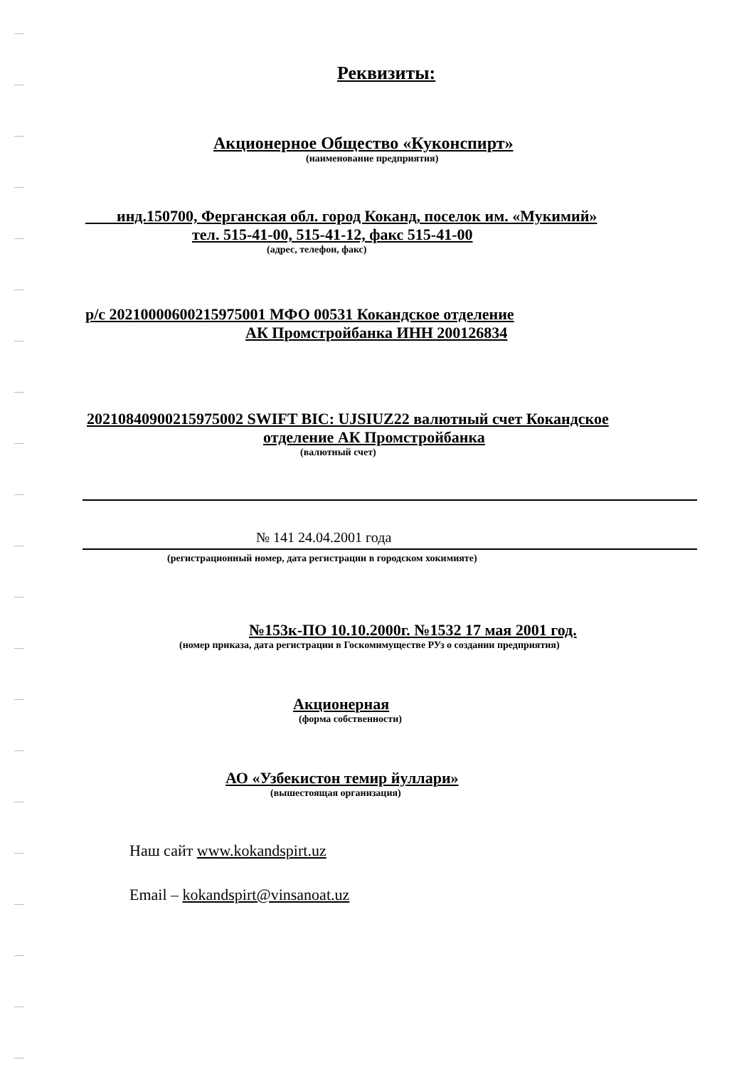Реквизиты:
Акционерное Общество «Куконспирт»
(наименование предприятия)
инд.150700, Ферганская обл. город Коканд, поселок им. «Мукимий»
тел. 515-41-00, 515-41-12, факс 515-41-00
(адрес, телефон, факс)
р/с 20210000600215975001 МФО 00531 Кокандское отделение
АК Промстройбанка ИНН 200126834
20210840900215975002 SWIFT BIC: UJSIUZ22 валютный счет Кокандское
отделение АК Промстройбанка
(валютный счет)
№ 141 24.04.2001 года
(регистрационный номер, дата регистрации в городском хокимияте)
№153к-ПО 10.10.2000г. №1532 17 мая 2001 год.
(номер приказа, дата регистрации в Госкомимуществе РУз о создании предприятия)
Акционерная
(форма собственности)
АО «Узбекистон темир йуллари»
(вышестоящая организация)
Наш сайт www.kokandspirt.uz
Email – kokandspirt@vinsanoat.uz